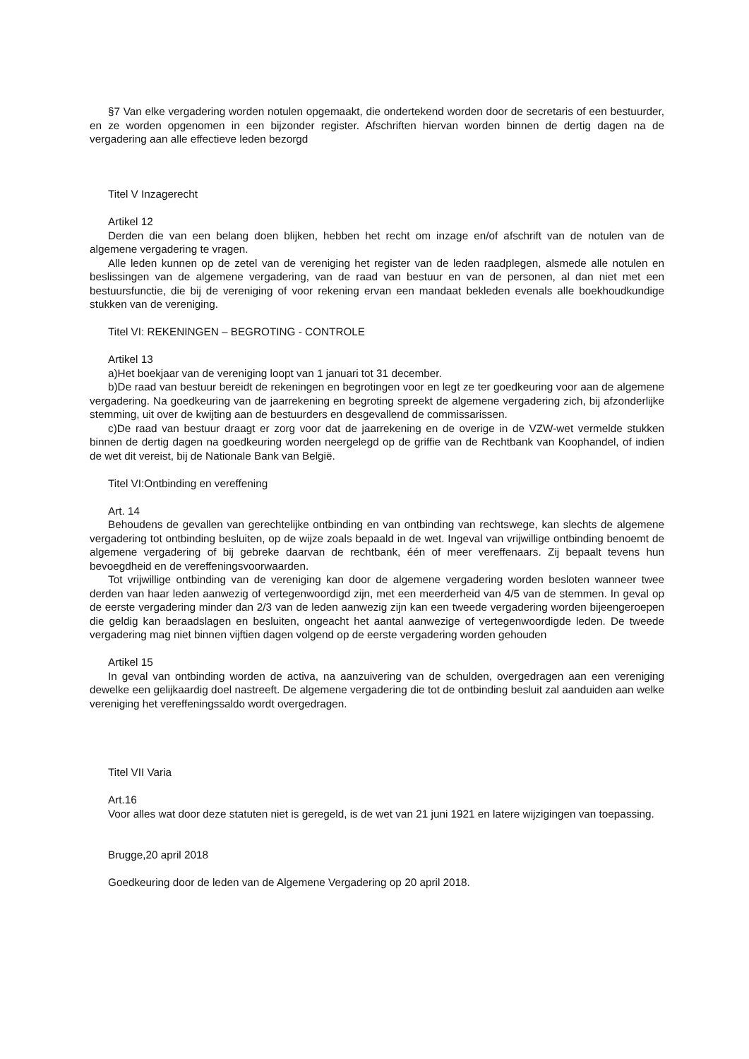§7 Van elke vergadering worden notulen opgemaakt, die ondertekend worden door de secretaris of een bestuurder, en ze worden opgenomen in een bijzonder register. Afschriften hiervan worden binnen de dertig dagen na de vergadering aan alle effectieve leden bezorgd
Titel V Inzagerecht
Artikel 12
Derden die van een belang doen blijken, hebben het recht om inzage en/of afschrift van de notulen van de algemene vergadering te vragen.
Alle leden kunnen op de zetel van de vereniging het register van de leden raadplegen, alsmede alle notulen en beslissingen van de algemene vergadering, van de raad van bestuur en van de personen, al dan niet met een bestuursfunctie, die bij de vereniging of voor rekening ervan een mandaat bekleden evenals alle boekhoudkundige stukken van de vereniging.
Titel VI: REKENINGEN – BEGROTING - CONTROLE
Artikel 13
a)Het boekjaar van de vereniging loopt van 1 januari tot 31 december.
b)De raad van bestuur bereidt de rekeningen en begrotingen voor en legt ze ter goedkeuring voor aan de algemene vergadering. Na goedkeuring van de jaarrekening en begroting spreekt de algemene vergadering zich, bij afzonderlijke stemming, uit over de kwijting aan de bestuurders en desgevallend de commissarissen.
c)De raad van bestuur draagt er zorg voor dat de jaarrekening en de overige in de VZW-wet vermelde stukken binnen de dertig dagen na goedkeuring worden neergelegd op de griffie van de Rechtbank van Koophandel, of indien de wet dit vereist, bij de Nationale Bank van België.
Titel VI:Ontbinding en vereffening
Art. 14
Behoudens de gevallen van gerechtelijke ontbinding en van ontbinding van rechtswege, kan slechts de algemene vergadering tot ontbinding besluiten, op de wijze zoals bepaald in de wet. Ingeval van vrijwillige ontbinding benoemt de algemene vergadering of bij gebreke daarvan de rechtbank, één of meer vereffenaars. Zij bepaalt tevens hun bevoegdheid en de vereffeningsvoorwaarden.
Tot vrijwillige ontbinding van de vereniging kan door de algemene vergadering worden besloten wanneer twee derden van haar leden aanwezig of vertegenwoordigd zijn, met een meerderheid van 4/5 van de stemmen. In geval op de eerste vergadering minder dan 2/3 van de leden aanwezig zijn kan een tweede vergadering worden bijeengeroepen die geldig kan beraadslagen en besluiten, ongeacht het aantal aanwezige of vertegenwoordigde leden. De tweede vergadering mag niet binnen vijftien dagen volgend op de eerste vergadering worden gehouden
Artikel 15
In geval van ontbinding worden de activa, na aanzuivering van de schulden, overgedragen aan een vereniging dewelke een gelijkaardig doel nastreeft. De algemene vergadering die tot de ontbinding besluit zal aanduiden aan welke vereniging het vereffeningssaldo wordt overgedragen.
Titel VII Varia
Art.16
Voor alles wat door deze statuten niet is geregeld, is de wet van 21 juni 1921 en latere wijzigingen van toepassing.
Brugge,20 april 2018
Goedkeuring door de leden van de Algemene Vergadering op 20 april 2018.